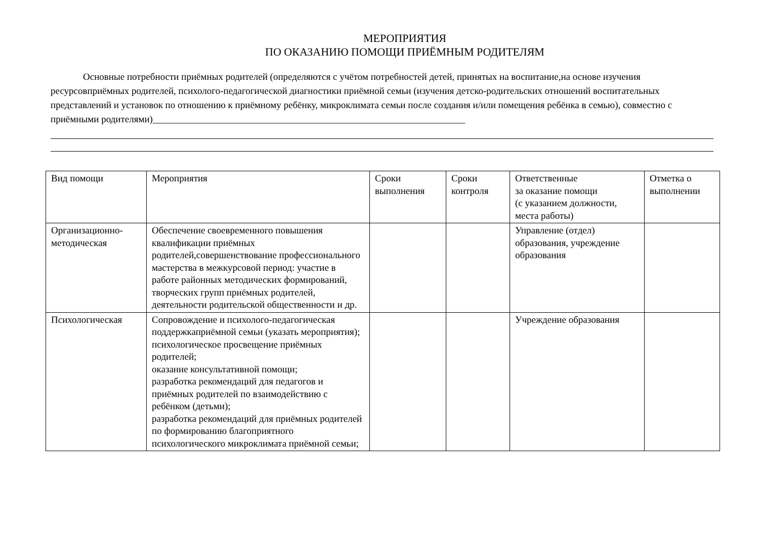МЕРОПРИЯТИЯ
ПО ОКАЗАНИЮ ПОМОЩИ ПРИЁМНЫМ РОДИТЕЛЯМ
Основные потребности приёмных родителей (определяются с учётом потребностей детей, принятых на воспитание,на основе изучения ресурсовприёмных родителей, психолого-педагогической диагностики приёмной семьи (изучения детско-родительских отношений воспитательных представлений и установок по отношению к приёмному ребёнку, микроклимата семьи после создания и/или помещения ребёнка в семью), совместно с приёмными родителями)_________________________________________________________________
| Вид помощи | Мероприятия | Сроки выполнения | Сроки контроля | Ответственные за оказание помощи (с указанием должности, места работы) | Отметка о выполнении |
| Организационно-методическая | Обеспечение своевременного повышения квалификации приёмных родителей,совершенствование профессионального мастерства в межкурсовой период: участие в работе районных методических формирований, творческих групп приёмных родителей, деятельности родительской общественности и др. | | | Управление (отдел) образования, учреждение образования | |
| Психологическая | Сопровождение и психолого-педагогическая поддержкаприёмной семьи (указать мероприятия); психологическое просвещение приёмных родителей; оказание консультативной помощи; разработка рекомендаций для педагогов и приёмных родителей по взаимодействию с ребёнком (детьми); разработка рекомендаций для приёмных родителей по формированию благоприятного психологического микроклимата приёмной семьи; | | | Учреждение образования | |